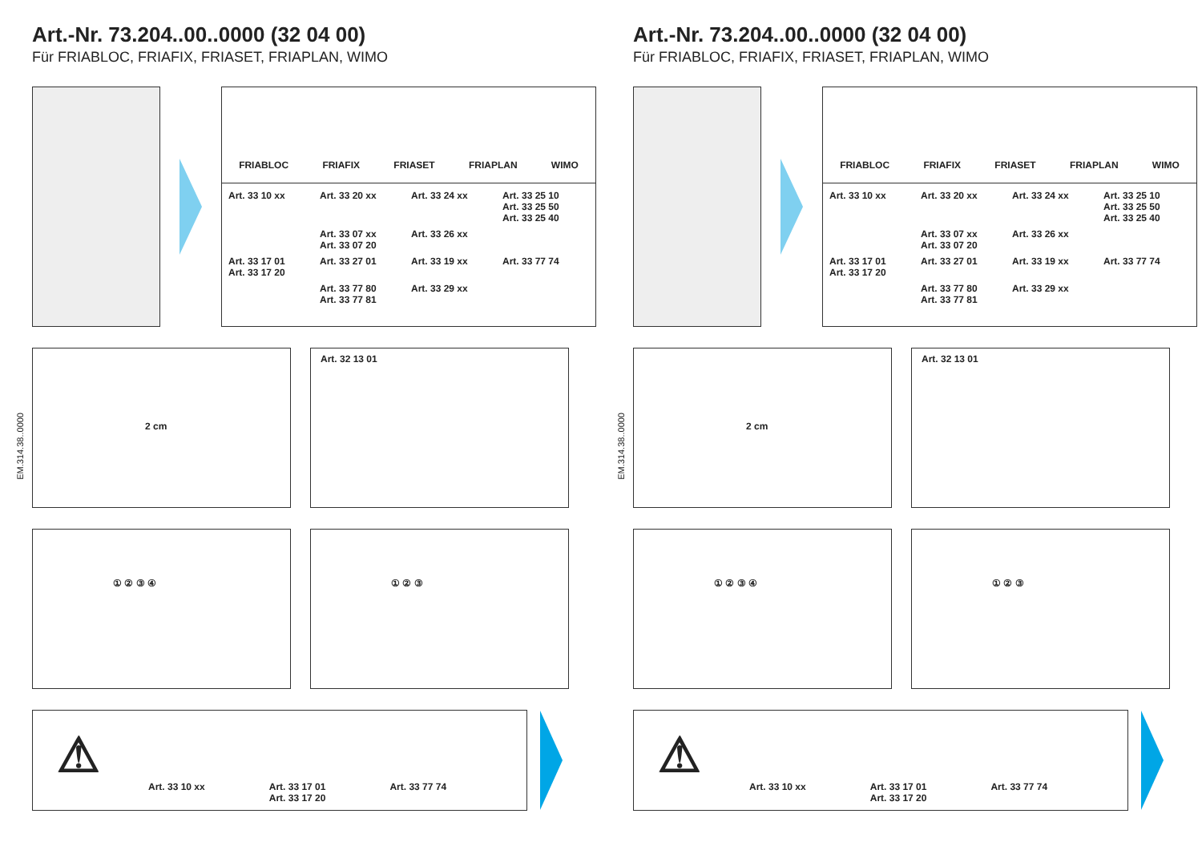Art.-Nr. 73.204..00..0000 (32 04 00)
Für FRIABLOC, FRIAFIX, FRIASET, FRIAPLAN, WIMO
FRIABLOC FRIAFIX FRIASET FRIAPLAN WIMO
Art. 33 10 xx Art. 33 20 xx Art. 33 24 xx Art. 33 25 10
Art. 33 25 50
Art. 33 25 40 Art. 33 07 xx
Art. 33 07 20 Art. 33 26 xx Art. 33 17 01
Art. 33 17 20 Art. 33 27 01 Art. 33 19 xx Art. 33 77 74 Art. 33 77 80
Art. 33 77 81 Art. 33 29 xx
EM.314.38..0000
2 cm
Art. 32 13 01
① ② ③ ④ ① ② ③
⚠
Art. 33 10 xx Art. 33 17 01
Art. 33 17 20 Art. 33 77 74
Art.-Nr. 73.204..00..0000 (32 04 00)
Für FRIABLOC, FRIAFIX, FRIASET, FRIAPLAN, WIMO
FRIABLOC FRIAFIX FRIASET FRIAPLAN WIMO
Art. 33 10 xx Art. 33 20 xx Art. 33 24 xx Art. 33 25 10
Art. 33 25 50
Art. 33 25 40 Art. 33 07 xx
Art. 33 07 20 Art. 33 26 xx Art. 33 17 01
Art. 33 17 20 Art. 33 27 01 Art. 33 19 xx Art. 33 77 74 Art. 33 77 80
Art. 33 77 81 Art. 33 29 xx
EM.314.38..0000
2 cm
Art. 32 13 01
① ② ③ ④ ① ② ③
⚠
Art. 33 10 xx Art. 33 17 01
Art. 33 17 20 Art. 33 77 74